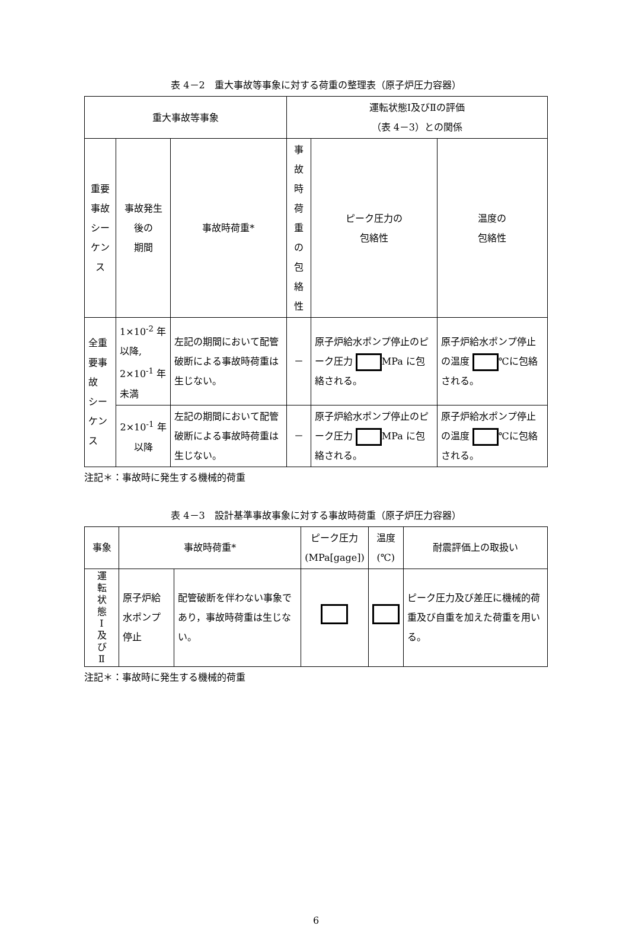表 4－2　重大事故等事象に対する荷重の整理表（原子炉圧力容器）
| 重大事故等事象 | | | 運転状態Ⅰ及びⅡの評価 （表 4－3）との関係 | | |
| --- | --- | --- | --- | --- | --- |
| 重要事故 シーケンス | 事故発生後の 期間 | 事故時荷重* | 事故時 荷重の 包絡性 | ピーク圧力の 包絡性 | 温度の 包絡性 |
| 全重要事故 シーケンス | 1×10<sup>-2</sup> 年以降, 2×10<sup>-1</sup> 年未満 | 左記の期間において配管破断による事故時荷重は生じない。 | － | 原子炉給水ポンプ停止のピーク圧力 MPa に包絡される。 | 原子炉給水ポンプ停止の温度 ℃に包絡される。 |
| | 2×10<sup>-1</sup> 年以降 | 左記の期間において配管破断による事故時荷重は生じない。 | － | 原子炉給水ポンプ停止のピーク圧力 MPa に包絡される。 | 原子炉給水ポンプ停止の温度 ℃に包絡される。 |
注記＊：事故時に発生する機械的荷重
表 4－3　設計基準事故事象に対する事故時荷重（原子炉圧力容器）
| 事象 | 事故時荷重* | | ピーク圧力 (MPa[gage]) | 温度 (℃) | 耐震評価上の取扱い |
| --- | --- | --- | --- | --- | --- |
| 運 転 状 態 Ⅰ 及 び Ⅱ | 原子炉給水ポンプ停止 | 配管破断を伴わない事象であり，事故時荷重は生じない。 | | | ピーク圧力及び差圧に機械的荷重及び自重を加えた荷重を用いる。 |
注記＊：事故時に発生する機械的荷重
6